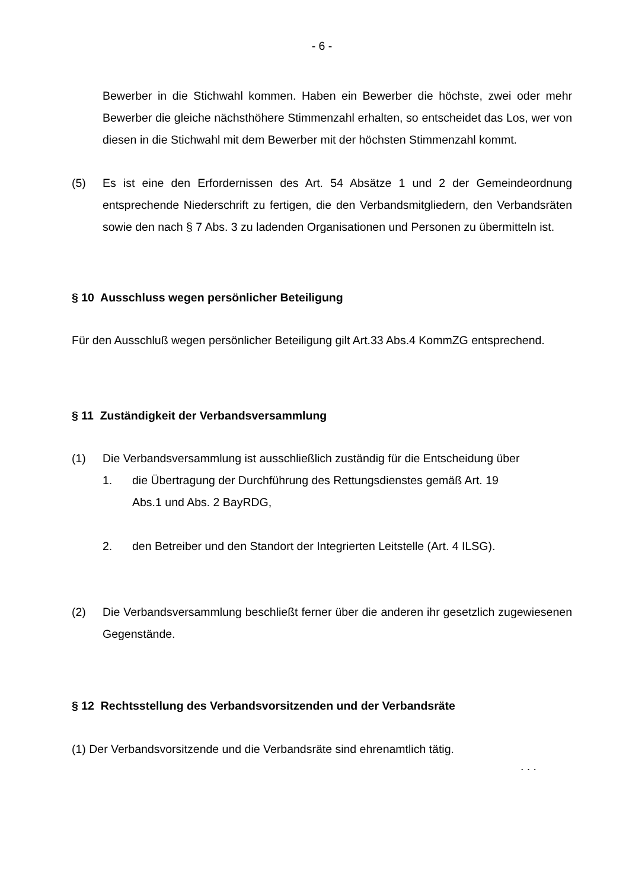- 6 -
Bewerber in die Stichwahl kommen. Haben ein Bewerber die höchste, zwei oder mehr Bewerber die gleiche nächsthöhere Stimmenzahl erhalten, so entscheidet das Los, wer von diesen in die Stichwahl mit dem Bewerber mit der höchsten Stimmenzahl kommt.
(5) Es ist eine den Erfordernissen des Art. 54 Absätze 1 und 2 der Gemeindeordnung entsprechende Niederschrift zu fertigen, die den Verbandsmitgliedern, den Verbandsräten sowie den nach § 7 Abs. 3 zu ladenden Organisationen und Personen zu übermitteln ist.
§ 10 Ausschluss wegen persönlicher Beteiligung
Für den Ausschluß wegen persönlicher Beteiligung gilt Art.33 Abs.4 KommZG entsprechend.
§ 11 Zuständigkeit der Verbandsversammlung
(1) Die Verbandsversammlung ist ausschließlich zuständig für die Entscheidung über
1. die Übertragung der Durchführung des Rettungsdienstes gemäß Art. 19
Abs.1 und Abs. 2 BayRDG,
2. den Betreiber und den Standort der Integrierten Leitstelle (Art. 4 ILSG).
(2) Die Verbandsversammlung beschließt ferner über die anderen ihr gesetzlich zugewiesenen Gegenstände.
§ 12 Rechtsstellung des Verbandsvorsitzenden und der Verbandsräte
(1) Der Verbandsvorsitzende und die Verbandsräte sind ehrenamtlich tätig.
. . .